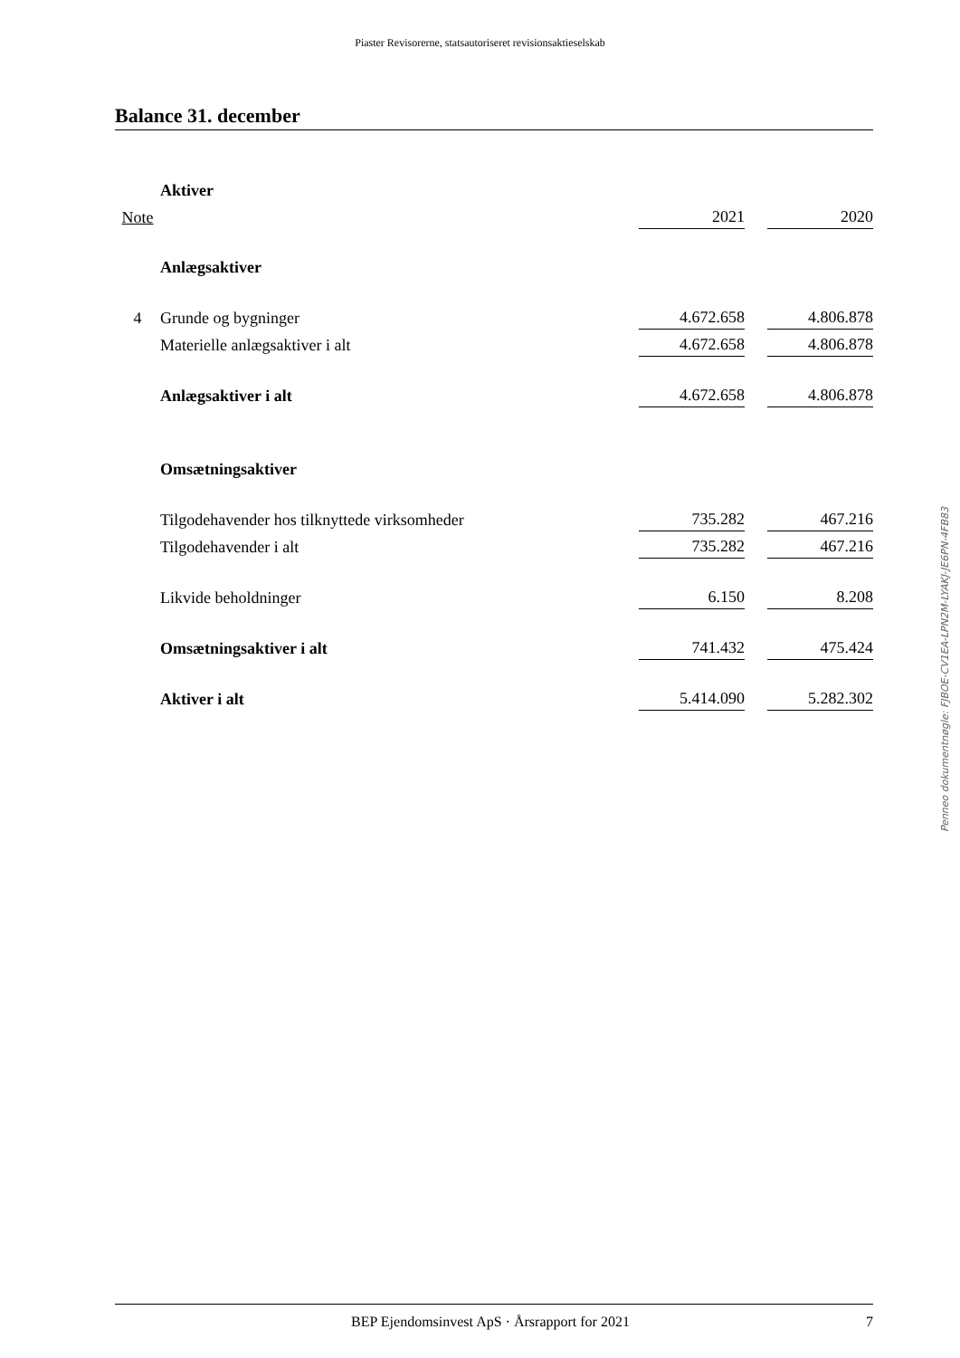Piaster Revisorerne, statsautoriseret revisionsaktieselskab
Balance 31. december
| | Aktiver | | | |
| Note | | 2021 | | 2020 |
| | Anlægsaktiver | | | |
| 4 | Grunde og bygninger | 4.672.658 | | 4.806.878 |
| | Materielle anlægsaktiver i alt | 4.672.658 | | 4.806.878 |
| | Anlægsaktiver i alt | 4.672.658 | | 4.806.878 |
| | Omsætningsaktiver | | | |
| | Tilgodehavender hos tilknyttede virksomheder | 735.282 | | 467.216 |
| | Tilgodehavender i alt | 735.282 | | 467.216 |
| | Likvide beholdninger | 6.150 | | 8.208 |
| | Omsætningsaktiver i alt | 741.432 | | 475.424 |
| | Aktiver i alt | 5.414.090 | | 5.282.302 |
Penneo dokumentnøgle: FJBOE-CV1EA-LPN2M-LYAKJ-JE6PN-4FB83
BEP Ejendomsinvest ApS · Årsrapport for 2021 7